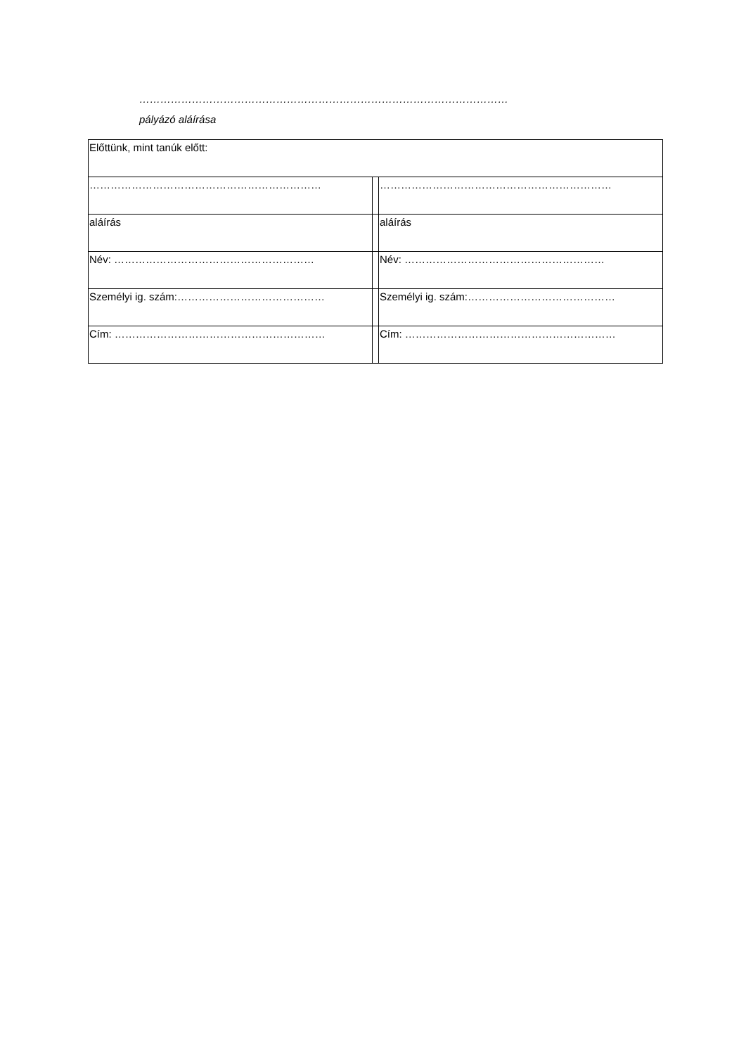……………………………………………………………………………………………
pályázó aláírása
| Előttünk, mint tanúk előtt: | | |
| ………………………………………………………… | | ………………………………………………………… |
| aláírás | | aláírás |
| Név: ………………………………………………… | | Név: ………………………………………………… |
| Személyi ig. szám:…………………………………… | | Személyi ig. szám:…………………………………… |
| Cím: …………………………………………………… | | Cím: …………………………………………………… |